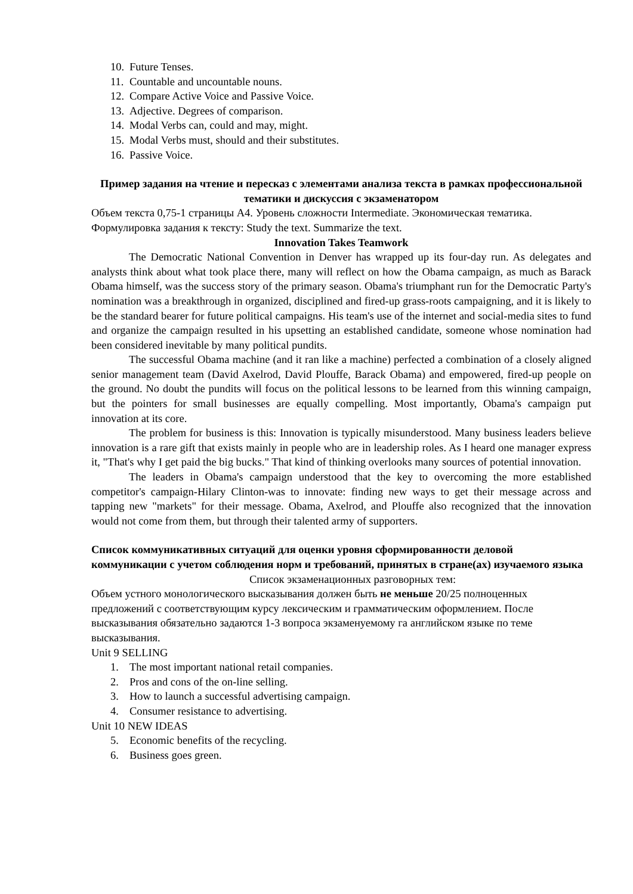10. Future Tenses.
11. Countable and uncountable nouns.
12. Compare Active Voice and Passive Voice.
13. Adjective. Degrees of comparison.
14. Modal Verbs can, could and may, might.
15. Modal Verbs must, should and their substitutes.
16. Passive Voice.
Пример задания на чтение и пересказ с элементами анализа текста в рамках профессиональной тематики и дискуссия с экзаменатором
Объем текста 0,75-1 страницы А4. Уровень сложности Intermediate. Экономическая тематика. Формулировка задания к тексту: Study the text. Summarize the text.
Innovation Takes Teamwork
The Democratic National Convention in Denver has wrapped up its four-day run. As delegates and analysts think about what took place there, many will reflect on how the Obama campaign, as much as Barack Obama himself, was the success story of the primary season. Obama's triumphant run for the Democratic Party's nomination was a breakthrough in organized, disciplined and fired-up grass-roots campaigning, and it is likely to be the standard bearer for future political campaigns. His team's use of the internet and social-media sites to fund and organize the campaign resulted in his upsetting an established candidate, someone whose nomination had been considered inevitable by many political pundits.
The successful Obama machine (and it ran like a machine) perfected a combination of a closely aligned senior management team (David Axelrod, David Plouffe, Barack Obama) and empowered, fired-up people on the ground. No doubt the pundits will focus on the political lessons to be learned from this winning campaign, but the pointers for small businesses are equally compelling. Most importantly, Obama's campaign put innovation at its core.
The problem for business is this: Innovation is typically misunderstood. Many business leaders believe innovation is a rare gift that exists mainly in people who are in leadership roles. As I heard one manager express it, "That's why I get paid the big bucks." That kind of thinking overlooks many sources of potential innovation.
The leaders in Obama's campaign understood that the key to overcoming the more established competitor's campaign-Hilary Clinton-was to innovate: finding new ways to get their message across and tapping new "markets" for their message. Obama, Axelrod, and Plouffe also recognized that the innovation would not come from them, but through their talented army of supporters.
Список коммуникативных ситуаций для оценки уровня сформированности деловой коммуникации с учетом соблюдения норм и требований, принятых в стране(ах) изучаемого языка
Список экзаменационных разговорных тем:
Объем устного монологического высказывания должен быть не меньше 20/25 полноценных предложений с соответствующим курсу лексическим и грамматическим оформлением. После высказывания обязательно задаются 1-3 вопроса экзаменуемому га английском языке по теме высказывания.
Unit 9 SELLING
1. The most important national retail companies.
2. Pros and cons of the on-line selling.
3. How to launch a successful advertising campaign.
4. Consumer resistance to advertising.
Unit 10 NEW IDEAS
5. Economic benefits of the recycling.
6. Business goes green.